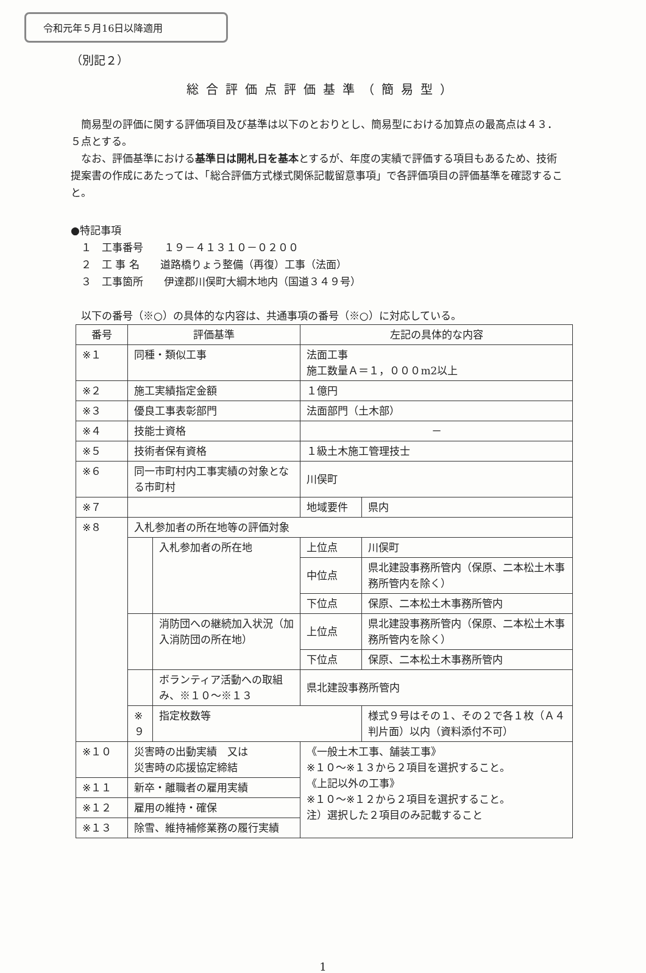令和元年５月16日以降適用
（別記２）
総合評価点評価基準（簡易型）
　簡易型の評価に関する評価項目及び基準は以下のとおりとし、簡易型における加算点の最高点は４３．５点とする。
　なお、評価基準における基準日は開札日を基本とするが、年度の実績で評価する項目もあるため、技術提案書の作成にあたっては、「総合評価方式様式関係記載留意事項」で各評価項目の評価基準を確認すること。
●特記事項
　１　工事番号　　１９－４１３１０－０２００
　２　工 事 名　　道路橋りょう整備（再復）工事（法面）
　３　工事箇所　　伊達郡川俣町大綱木地内（国道３４９号）
　以下の番号（※○）の具体的な内容は、共通事項の番号（※○）に対応している。
| 番号 | 評価基準 | | 左記の具体的な内容 | |
| ※１ | 同種・類似工事 | | 法面工事 施工数量Ａ＝１，０００m2以上 | |
| ※２ | 施工実績指定金額 | | １億円 | |
| ※３ | 優良工事表彰部門 | | 法面部門（土木部） | |
| ※４ | 技能士資格 | | － | |
| ※５ | 技術者保有資格 | | １級土木施工管理技士 | |
| ※６ | 同一市町村内工事実績の対象となる市町村 | | 川俣町 | |
| ※７ | | | 地域要件 | 県内 |
| ※８ | 入札参加者の所在地等の評価対象 | | | |
| | | 入札参加者の所在地 | 上位点 | 川俣町 |
| | | | 中位点 | 県北建設事務所管内（保原、二本松土木事務所管内を除く） |
| | | | 下位点 | 保原、二本松土木事務所管内 |
| | | 消防団への継続加入状況（加入消防団の所在地） | 上位点 | 県北建設事務所管内（保原、二本松土木事務所管内を除く） |
| | | | 下位点 | 保原、二本松土木事務所管内 |
| | | ボランティア活動への取組み、※１０～※１３ | 県北建設事務所管内 | |
| | ※９ | 指定枚数等 | | 様式９号はその１、その２で各１枚（Ａ４判片面）以内（資料添付不可） |
| ※１０ | 災害時の出動実績 又は 災害時の応援協定締結 | | 《一般土木工事、舗装工事》 ※１０～※１３から２項目を選択すること。 《上記以外の工事》 ※１０～※１２から２項目を選択すること。 注）選択した２項目のみ記載すること | |
| ※１１ | 新卒・離職者の雇用実績 | | | |
| ※１２ | 雇用の維持・確保 | | | |
| ※１３ | 除雪、維持補修業務の履行実績 | | | |
1